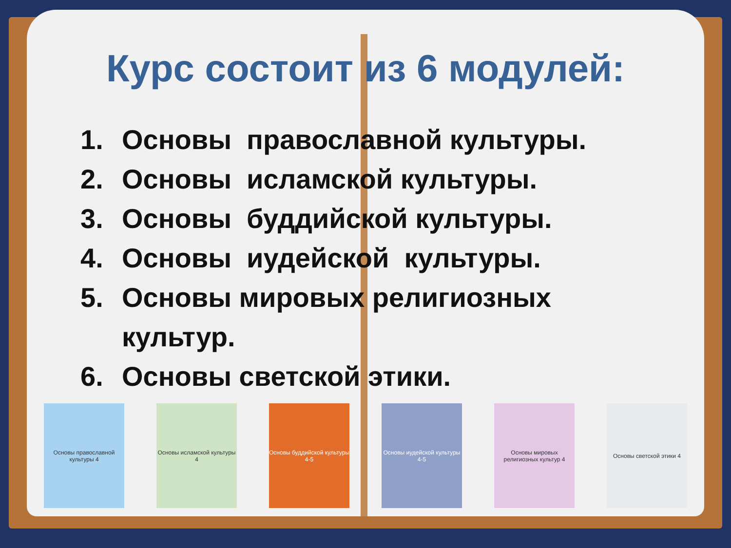Курс состоит из 6 модулей:
1. Основы православной культуры.
2. Основы исламской культуры.
3. Основы буддийской культуры.
4. Основы иудейской культуры.
5. Основы мировых религиозных
культур.
6. Основы светской этики.
Основы православной культуры 4
Основы исламской культуры 4
Основы буддийской культуры 4-5
Основы иудейской культуры 4-5
Основы мировых религиозных культур 4
Основы светской этики 4